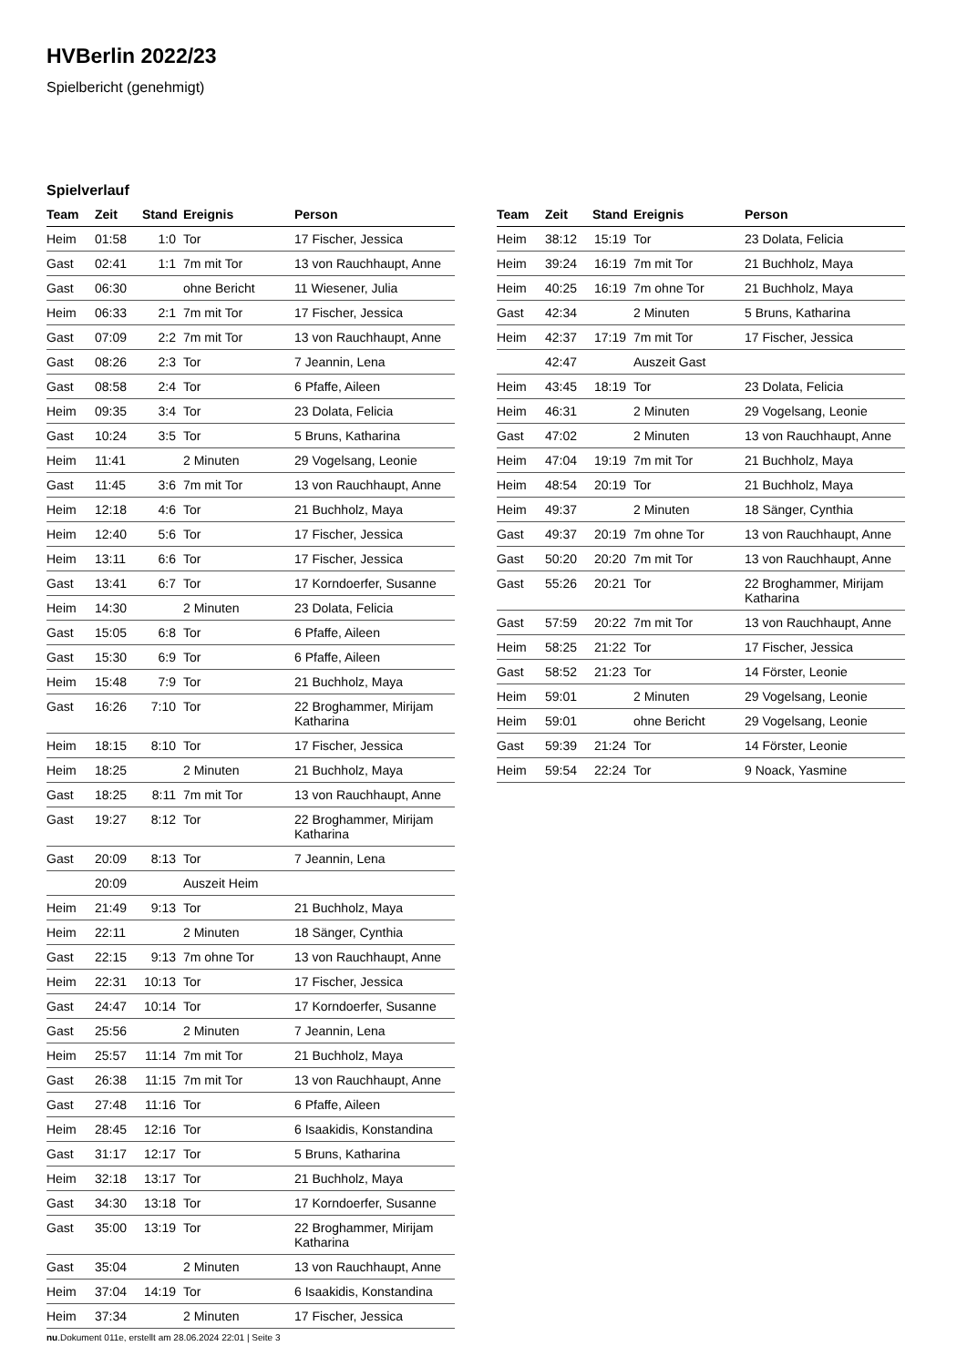HVBerlin 2022/23
Spielbericht (genehmigt)
Spielverlauf
| Team | Zeit | Stand | Ereignis | Person |
| --- | --- | --- | --- | --- |
| Heim | 01:58 | 1:0 | Tor | 17 Fischer, Jessica |
| Gast | 02:41 | 1:1 | 7m mit Tor | 13 von Rauchhaupt, Anne |
| Gast | 06:30 | | ohne Bericht | 11 Wiesener, Julia |
| Heim | 06:33 | 2:1 | 7m mit Tor | 17 Fischer, Jessica |
| Gast | 07:09 | 2:2 | 7m mit Tor | 13 von Rauchhaupt, Anne |
| Gast | 08:26 | 2:3 | Tor | 7 Jeannin, Lena |
| Gast | 08:58 | 2:4 | Tor | 6 Pfaffe, Aileen |
| Heim | 09:35 | 3:4 | Tor | 23 Dolata, Felicia |
| Gast | 10:24 | 3:5 | Tor | 5 Bruns, Katharina |
| Heim | 11:41 | | 2 Minuten | 29 Vogelsang, Leonie |
| Gast | 11:45 | 3:6 | 7m mit Tor | 13 von Rauchhaupt, Anne |
| Heim | 12:18 | 4:6 | Tor | 21 Buchholz, Maya |
| Heim | 12:40 | 5:6 | Tor | 17 Fischer, Jessica |
| Heim | 13:11 | 6:6 | Tor | 17 Fischer, Jessica |
| Gast | 13:41 | 6:7 | Tor | 17 Korndoerfer, Susanne |
| Heim | 14:30 | | 2 Minuten | 23 Dolata, Felicia |
| Gast | 15:05 | 6:8 | Tor | 6 Pfaffe, Aileen |
| Gast | 15:30 | 6:9 | Tor | 6 Pfaffe, Aileen |
| Heim | 15:48 | 7:9 | Tor | 21 Buchholz, Maya |
| Gast | 16:26 | 7:10 | Tor | 22 Broghammer, Mirijam Katharina |
| Heim | 18:15 | 8:10 | Tor | 17 Fischer, Jessica |
| Heim | 18:25 | | 2 Minuten | 21 Buchholz, Maya |
| Gast | 18:25 | 8:11 | 7m mit Tor | 13 von Rauchhaupt, Anne |
| Gast | 19:27 | 8:12 | Tor | 22 Broghammer, Mirijam Katharina |
| Gast | 20:09 | 8:13 | Tor | 7 Jeannin, Lena |
| | 20:09 | | Auszeit Heim | |
| Heim | 21:49 | 9:13 | Tor | 21 Buchholz, Maya |
| Heim | 22:11 | | 2 Minuten | 18 Sänger, Cynthia |
| Gast | 22:15 | 9:13 | 7m ohne Tor | 13 von Rauchhaupt, Anne |
| Heim | 22:31 | 10:13 | Tor | 17 Fischer, Jessica |
| Gast | 24:47 | 10:14 | Tor | 17 Korndoerfer, Susanne |
| Gast | 25:56 | | 2 Minuten | 7 Jeannin, Lena |
| Heim | 25:57 | 11:14 | 7m mit Tor | 21 Buchholz, Maya |
| Gast | 26:38 | 11:15 | 7m mit Tor | 13 von Rauchhaupt, Anne |
| Gast | 27:48 | 11:16 | Tor | 6 Pfaffe, Aileen |
| Heim | 28:45 | 12:16 | Tor | 6 Isaakidis, Konstandina |
| Gast | 31:17 | 12:17 | Tor | 5 Bruns, Katharina |
| Heim | 32:18 | 13:17 | Tor | 21 Buchholz, Maya |
| Gast | 34:30 | 13:18 | Tor | 17 Korndoerfer, Susanne |
| Gast | 35:00 | 13:19 | Tor | 22 Broghammer, Mirijam Katharina |
| Gast | 35:04 | | 2 Minuten | 13 von Rauchhaupt, Anne |
| Heim | 37:04 | 14:19 | Tor | 6 Isaakidis, Konstandina |
| Heim | 37:34 | | 2 Minuten | 17 Fischer, Jessica |
| Team | Zeit | Stand | Ereignis | Person |
| --- | --- | --- | --- | --- |
| Heim | 38:12 | 15:19 | Tor | 23 Dolata, Felicia |
| Heim | 39:24 | 16:19 | 7m mit Tor | 21 Buchholz, Maya |
| Heim | 40:25 | 16:19 | 7m ohne Tor | 21 Buchholz, Maya |
| Gast | 42:34 | | 2 Minuten | 5 Bruns, Katharina |
| Heim | 42:37 | 17:19 | 7m mit Tor | 17 Fischer, Jessica |
| | 42:47 | | Auszeit Gast | |
| Heim | 43:45 | 18:19 | Tor | 23 Dolata, Felicia |
| Heim | 46:31 | | 2 Minuten | 29 Vogelsang, Leonie |
| Gast | 47:02 | | 2 Minuten | 13 von Rauchhaupt, Anne |
| Heim | 47:04 | 19:19 | 7m mit Tor | 21 Buchholz, Maya |
| Heim | 48:54 | 20:19 | Tor | 21 Buchholz, Maya |
| Heim | 49:37 | | 2 Minuten | 18 Sänger, Cynthia |
| Gast | 49:37 | 20:19 | 7m ohne Tor | 13 von Rauchhaupt, Anne |
| Gast | 50:20 | 20:20 | 7m mit Tor | 13 von Rauchhaupt, Anne |
| Gast | 55:26 | 20:21 | Tor | 22 Broghammer, Mirijam Katharina |
| Gast | 57:59 | 20:22 | 7m mit Tor | 13 von Rauchhaupt, Anne |
| Heim | 58:25 | 21:22 | Tor | 17 Fischer, Jessica |
| Gast | 58:52 | 21:23 | Tor | 14 Förster, Leonie |
| Heim | 59:01 | | 2 Minuten | 29 Vogelsang, Leonie |
| Heim | 59:01 | | ohne Bericht | 29 Vogelsang, Leonie |
| Gast | 59:39 | 21:24 | Tor | 14 Förster, Leonie |
| Heim | 59:54 | 22:24 | Tor | 9 Noack, Yasmine |
nu.Dokument 011e, erstellt am 28.06.2024 22:01 | Seite 3